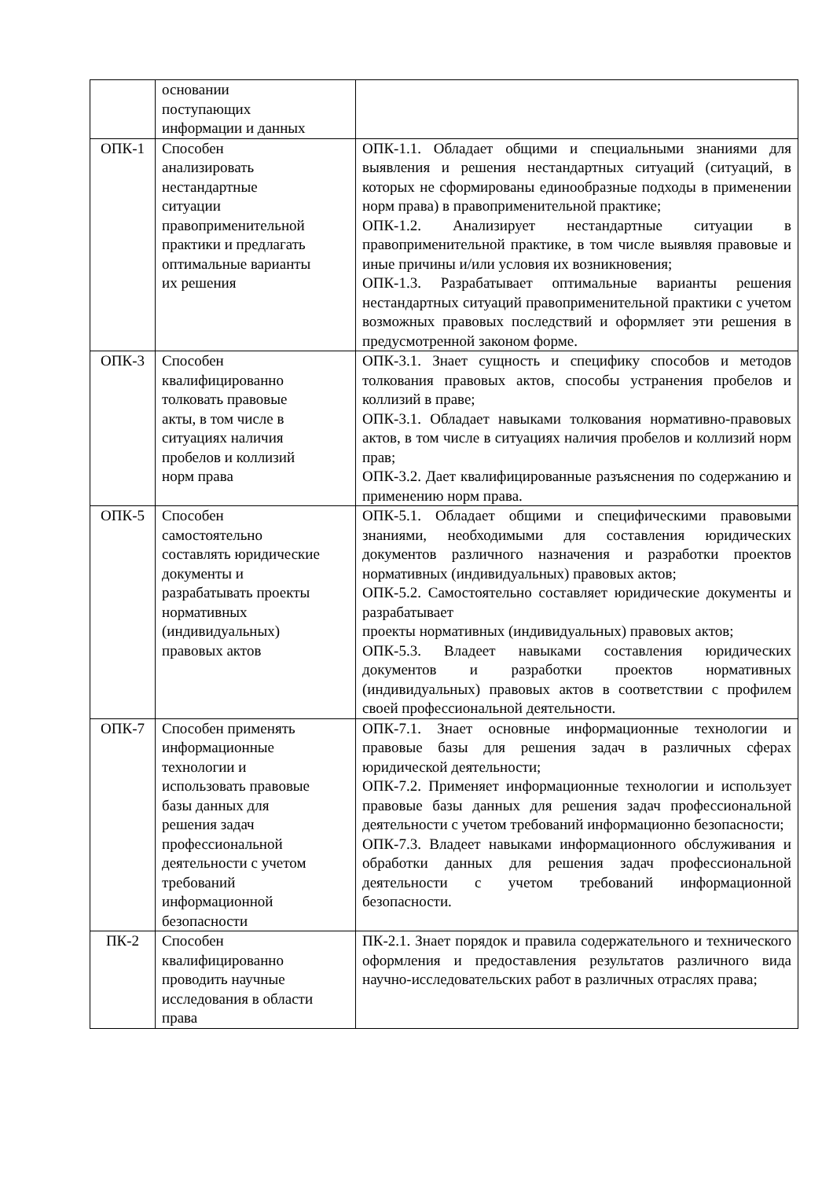| | основании поступающих информации и данных | |
| ОПК-1 | Способен анализировать нестандартные ситуации правоприменительной практики и предлагать оптимальные варианты их решения | ОПК-1.1. Обладает общими и специальными знаниями для выявления и решения нестандартных ситуаций (ситуаций, в которых не сформированы единообразные подходы в применении норм права) в правоприменительной практике; ОПК-1.2. Анализирует нестандартные ситуации в правоприменительной практике, в том числе выявляя правовые и иные причины и/или условия их возникновения; ОПК-1.3. Разрабатывает оптимальные варианты решения нестандартных ситуаций правоприменительной практики с учетом возможных правовых последствий и оформляет эти решения в предусмотренной законом форме. |
| ОПК-3 | Способен квалифицированно толковать правовые акты, в том числе в ситуациях наличия пробелов и коллизий норм права | ОПК-3.1. Знает сущность и специфику способов и методов толкования правовых актов, способы устранения пробелов и коллизий в праве; ОПК-3.1. Обладает навыками толкования нормативно-правовых актов, в том числе в ситуациях наличия пробелов и коллизий норм прав; ОПК-3.2. Дает квалифицированные разъяснения по содержанию и применению норм права. |
| ОПК-5 | Способен самостоятельно составлять юридические документы и разрабатывать проекты нормативных (индивидуальных) правовых актов | ОПК-5.1. Обладает общими и специфическими правовыми знаниями, необходимыми для составления юридических документов различного назначения и разработки проектов нормативных (индивидуальных) правовых актов; ОПК-5.2. Самостоятельно составляет юридические документы и разрабатывает проекты нормативных (индивидуальных) правовых актов; ОПК-5.3. Владеет навыками составления юридических документов и разработки проектов нормативных (индивидуальных) правовых актов в соответствии с профилем своей профессиональной деятельности. |
| ОПК-7 | Способен применять информационные технологии и использовать правовые базы данных для решения задач профессиональной деятельности с учетом требований информационной безопасности | ОПК-7.1. Знает основные информационные технологии и правовые базы для решения задач в различных сферах юридической деятельности; ОПК-7.2. Применяет информационные технологии и использует правовые базы данных для решения задач профессиональной деятельности с учетом требований информационно безопасности; ОПК-7.3. Владеет навыками информационного обслуживания и обработки данных для решения задач профессиональной деятельности с учетом требований информационной безопасности. |
| ПК-2 | Способен квалифицированно проводить научные исследования в области права | ПК-2.1. Знает порядок и правила содержательного и технического оформления и предоставления результатов различного вида научно-исследовательских работ в различных отраслях права; |